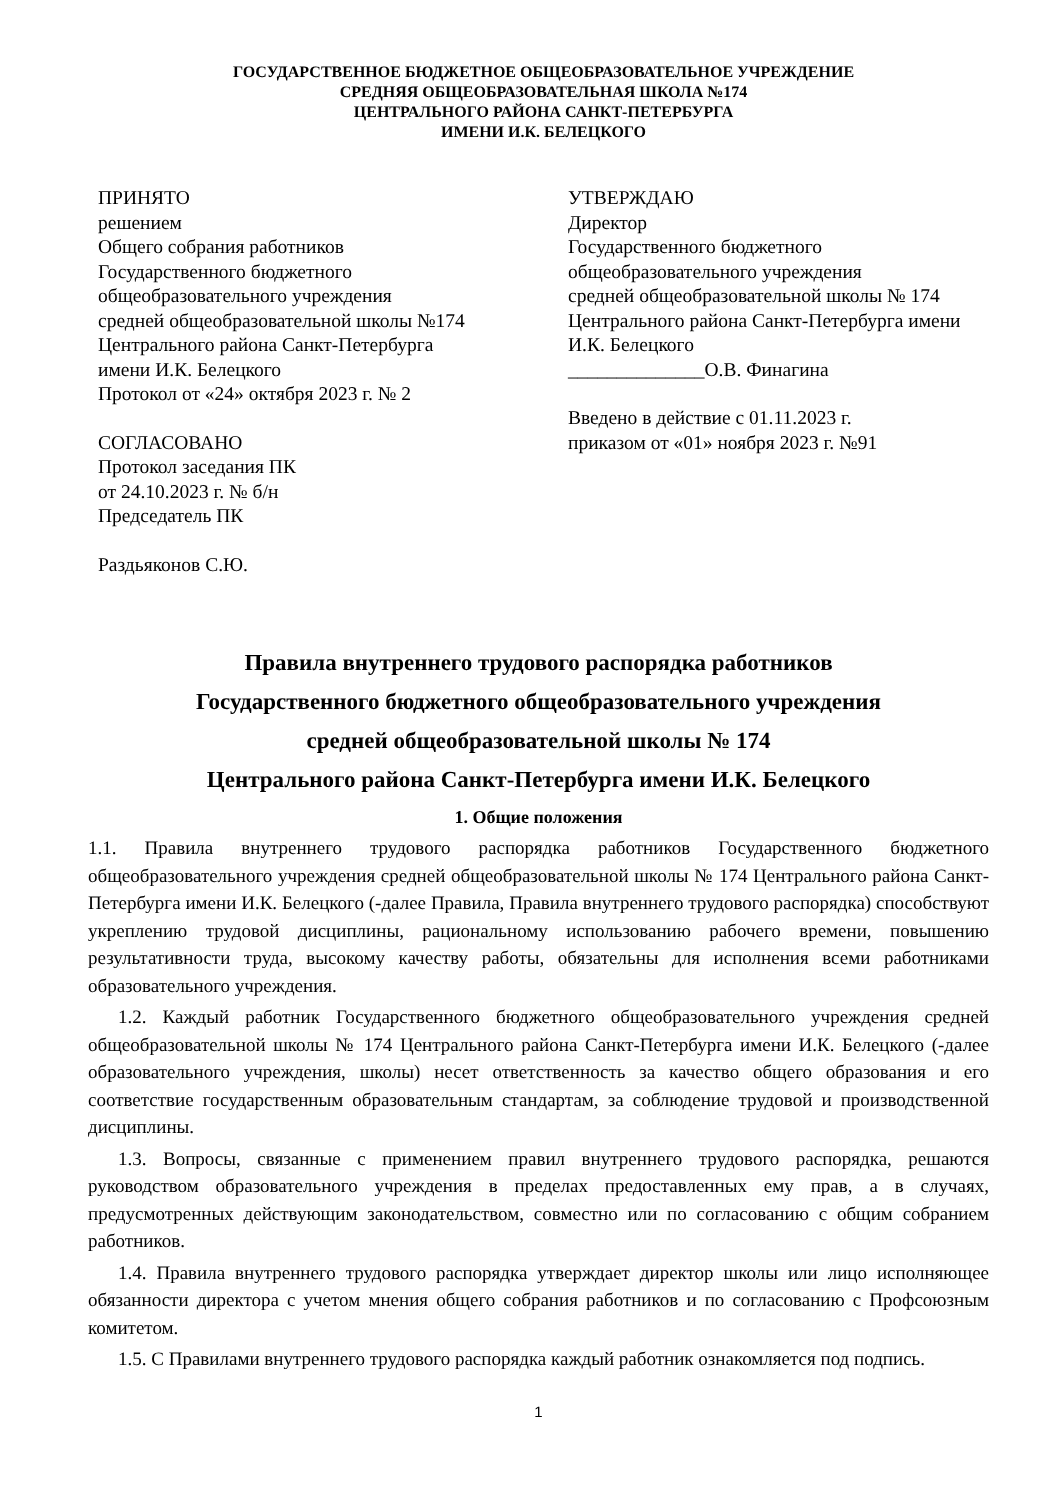ГОСУДАРСТВЕННОЕ БЮДЖЕТНОЕ ОБЩЕОБРАЗОВАТЕЛЬНОЕ УЧРЕЖДЕНИЕ
СРЕДНЯЯ ОБЩЕОБРАЗОВАТЕЛЬНАЯ ШКОЛА №174
ЦЕНТРАЛЬНОГО РАЙОНА САНКТ-ПЕТЕРБУРГА
ИМЕНИ И.К. БЕЛЕЦКОГО
ПРИНЯТО
решением
Общего собрания работников
Государственного бюджетного
общеобразовательного учреждения
средней общеобразовательной школы №174
Центрального района Санкт-Петербурга
имени И.К. Белецкого
Протокол от «24» октября 2023 г. № 2
СОГЛАСОВАНО
Протокол заседания ПК
от 24.10.2023 г. № б/н
Председатель ПК
Раздьяконов С.Ю.
УТВЕРЖДАЮ
Директор
Государственного бюджетного
общеобразовательного учреждения
средней общеобразовательной школы № 174
Центрального района Санкт-Петербурга имени
И.К. Белецкого
______________О.В. Финагина
Введено в действие с 01.11.2023 г.
приказом от «01» ноября 2023 г. №91
Правила внутреннего трудового распорядка работников
Государственного бюджетного общеобразовательного учреждения
средней общеобразовательной школы № 174
Центрального района Санкт-Петербурга имени И.К. Белецкого
1. Общие положения
1.1. Правила внутреннего трудового распорядка работников Государственного бюджетного общеобразовательного учреждения средней общеобразовательной школы № 174 Центрального района Санкт-Петербурга имени И.К. Белецкого (-далее Правила, Правила внутреннего трудового распорядка) способствуют укреплению трудовой дисциплины, рациональному использованию рабочего времени, повышению результативности труда, высокому качеству работы, обязательны для исполнения всеми работниками образовательного учреждения.
1.2. Каждый работник Государственного бюджетного общеобразовательного учреждения средней общеобразовательной школы № 174 Центрального района Санкт-Петербурга имени И.К. Белецкого (-далее образовательного учреждения, школы) несет ответственность за качество общего образования и его соответствие государственным образовательным стандартам, за соблюдение трудовой и производственной дисциплины.
1.3. Вопросы, связанные с применением правил внутреннего трудового распорядка, решаются руководством образовательного учреждения в пределах предоставленных ему прав, а в случаях, предусмотренных действующим законодательством, совместно или по согласованию с общим собранием работников.
1.4. Правила внутреннего трудового распорядка утверждает директор школы или лицо исполняющее обязанности директора с учетом мнения общего собрания работников и по согласованию с Профсоюзным комитетом.
1.5. С Правилами внутреннего трудового распорядка каждый работник ознакомляется под подпись.
1